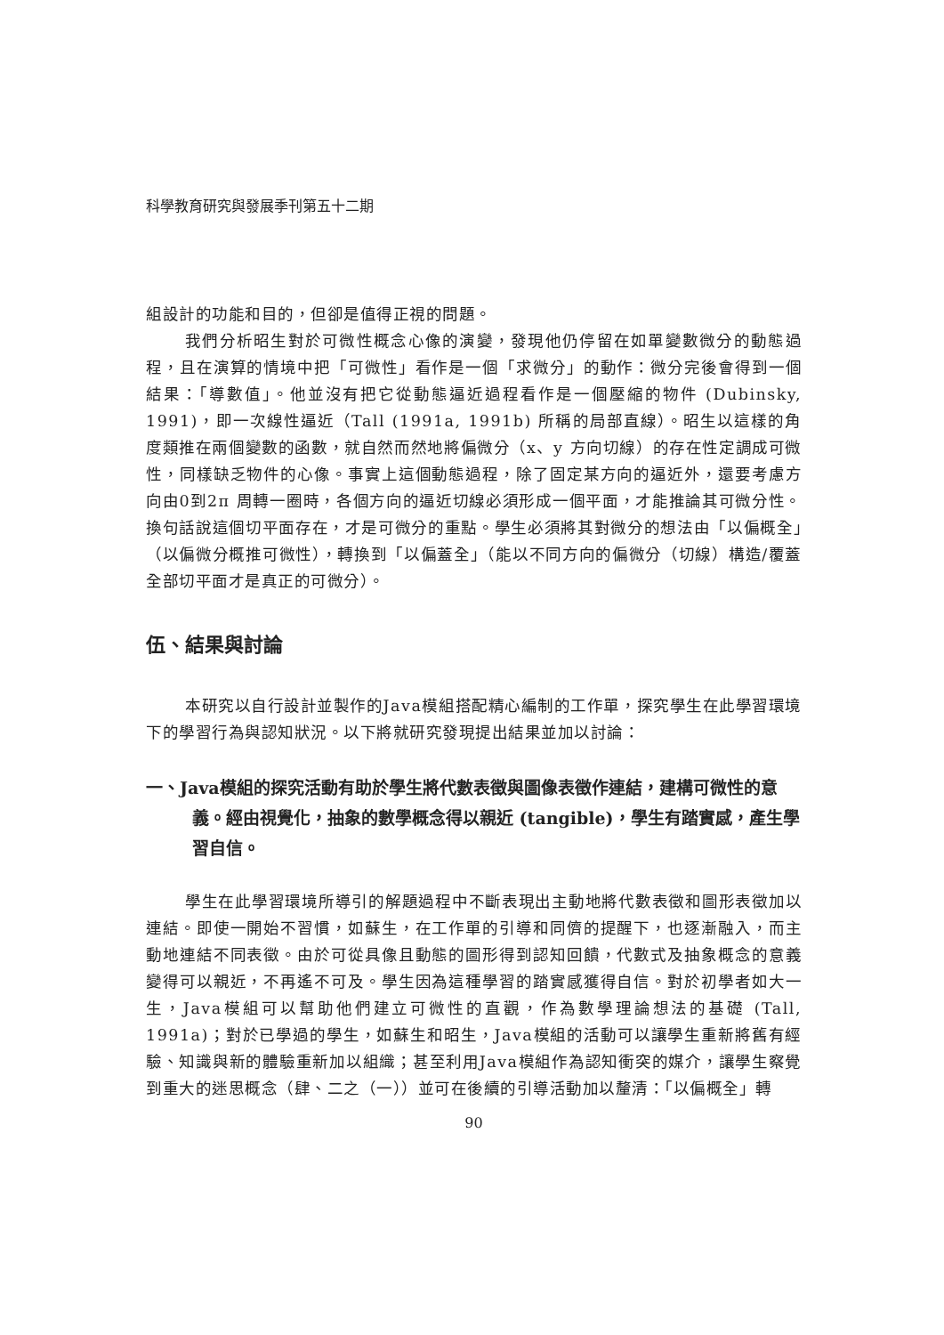科學教育研究與發展季刊第五十二期
組設計的功能和目的，但卻是值得正視的問題。
我們分析昭生對於可微性概念心像的演變，發現他仍停留在如單變數微分的動態過程，且在演算的情境中把「可微性」看作是一個「求微分」的動作：微分完後會得到一個結果：「導數值」。他並沒有把它從動態逼近過程看作是一個壓縮的物件 (Dubinsky, 1991)，即一次線性逼近（Tall (1991a, 1991b) 所稱的局部直線）。昭生以這樣的角度類推在兩個變數的函數，就自然而然地將偏微分（x、y 方向切線）的存在性定調成可微性，同樣缺乏物件的心像。事實上這個動態過程，除了固定某方向的逼近外，還要考慮方向由0到2π 周轉一圈時，各個方向的逼近切線必須形成一個平面，才能推論其可微分性。換句話說這個切平面存在，才是可微分的重點。學生必須將其對微分的想法由「以偏概全」（以偏微分概推可微性），轉換到「以偏蓋全」（能以不同方向的偏微分（切線）構造/覆蓋全部切平面才是真正的可微分）。
伍、結果與討論
本研究以自行設計並製作的Java模組搭配精心編制的工作單，探究學生在此學習環境下的學習行為與認知狀況。以下將就研究發現提出結果並加以討論：
一、Java模組的探究活動有助於學生將代數表徵與圖像表徵作連結，建構可微性的意義。經由視覺化，抽象的數學概念得以親近 (tangible)，學生有踏實感，產生學習自信。
學生在此學習環境所導引的解題過程中不斷表現出主動地將代數表徵和圖形表徵加以連結。即使一開始不習慣，如蘇生，在工作單的引導和同儕的提醒下，也逐漸融入，而主動地連結不同表徵。由於可從具像且動態的圖形得到認知回饋，代數式及抽象概念的意義變得可以親近，不再遙不可及。學生因為這種學習的踏實感獲得自信。對於初學者如大一生，Java模組可以幫助他們建立可微性的直觀，作為數學理論想法的基礎 (Tall, 1991a)；對於已學過的學生，如蘇生和昭生，Java模組的活動可以讓學生重新將舊有經驗、知識與新的體驗重新加以組織；甚至利用Java模組作為認知衝突的媒介，讓學生察覺到重大的迷思概念（肆、二之（一））並可在後續的引導活動加以釐清：「以偏概全」轉
90